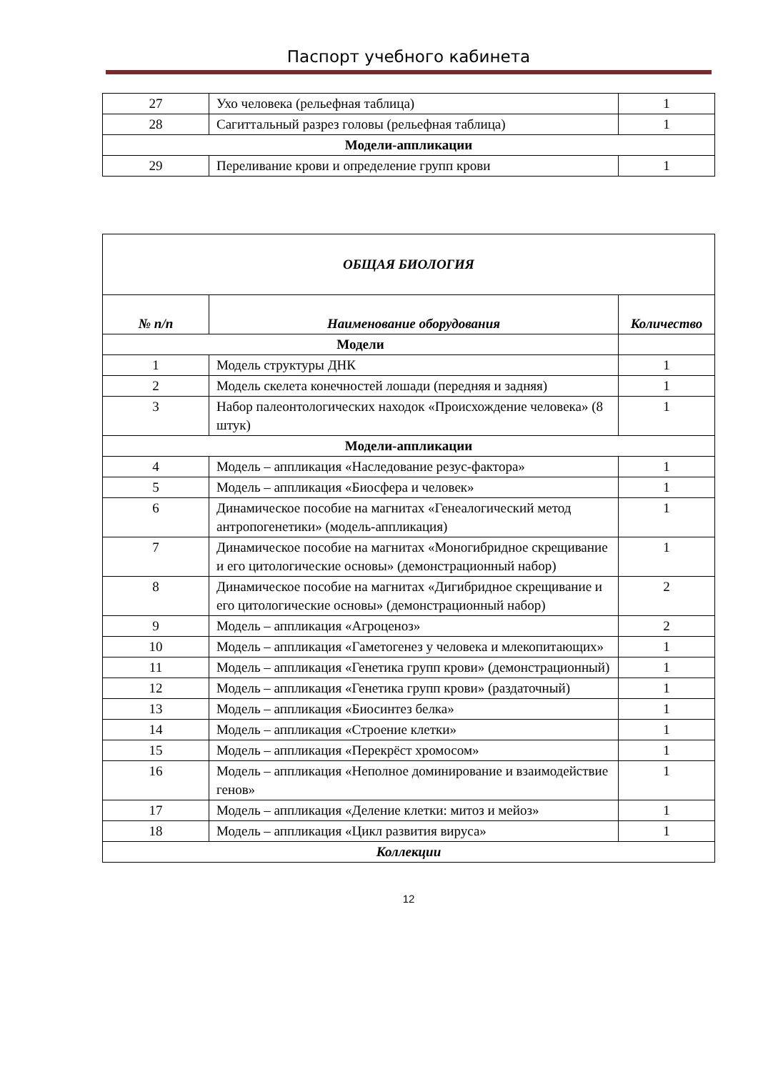Паспорт учебного кабинета
| 27 | Ухо человека (рельефная таблица) | 1 |
| 28 | Сагиттальный разрез головы (рельефная таблица) | 1 |
| Модели-аппликации | | |
| 29 | Переливание крови и определение групп крови | 1 |
| ОБЩАЯ БИОЛОГИЯ | | |
| № п/п | Наименование оборудования | Количество |
| Модели | | |
| 1 | Модель структуры ДНК | 1 |
| 2 | Модель скелета конечностей лошади (передняя и задняя) | 1 |
| 3 | Набор палеонтологических находок «Происхождение человека» (8 штук) | 1 |
| Модели-аппликации | | |
| 4 | Модель – аппликация «Наследование резус-фактора» | 1 |
| 5 | Модель – аппликация «Биосфера и человек» | 1 |
| 6 | Динамическое пособие на магнитах «Генеалогический метод антропогенетики» (модель-аппликация) | 1 |
| 7 | Динамическое пособие на магнитах «Моногибридное скрещивание и его цитологические основы» (демонстрационный набор) | 1 |
| 8 | Динамическое пособие на магнитах «Дигибридное скрещивание и его цитологические основы» (демонстрационный набор) | 2 |
| 9 | Модель – аппликация «Агроценоз» | 2 |
| 10 | Модель – аппликация «Гаметогенез у человека и млекопитающих» | 1 |
| 11 | Модель – аппликация «Генетика групп крови» (демонстрационный) | 1 |
| 12 | Модель – аппликация «Генетика групп крови» (раздаточный) | 1 |
| 13 | Модель – аппликация «Биосинтез белка» | 1 |
| 14 | Модель – аппликация «Строение клетки» | 1 |
| 15 | Модель – аппликация «Перекрёст хромосом» | 1 |
| 16 | Модель – аппликация «Неполное доминирование и взаимодействие генов» | 1 |
| 17 | Модель – аппликация «Деление клетки: митоз и мейоз» | 1 |
| 18 | Модель – аппликация «Цикл развития вируса» | 1 |
| Коллекции | | |
12